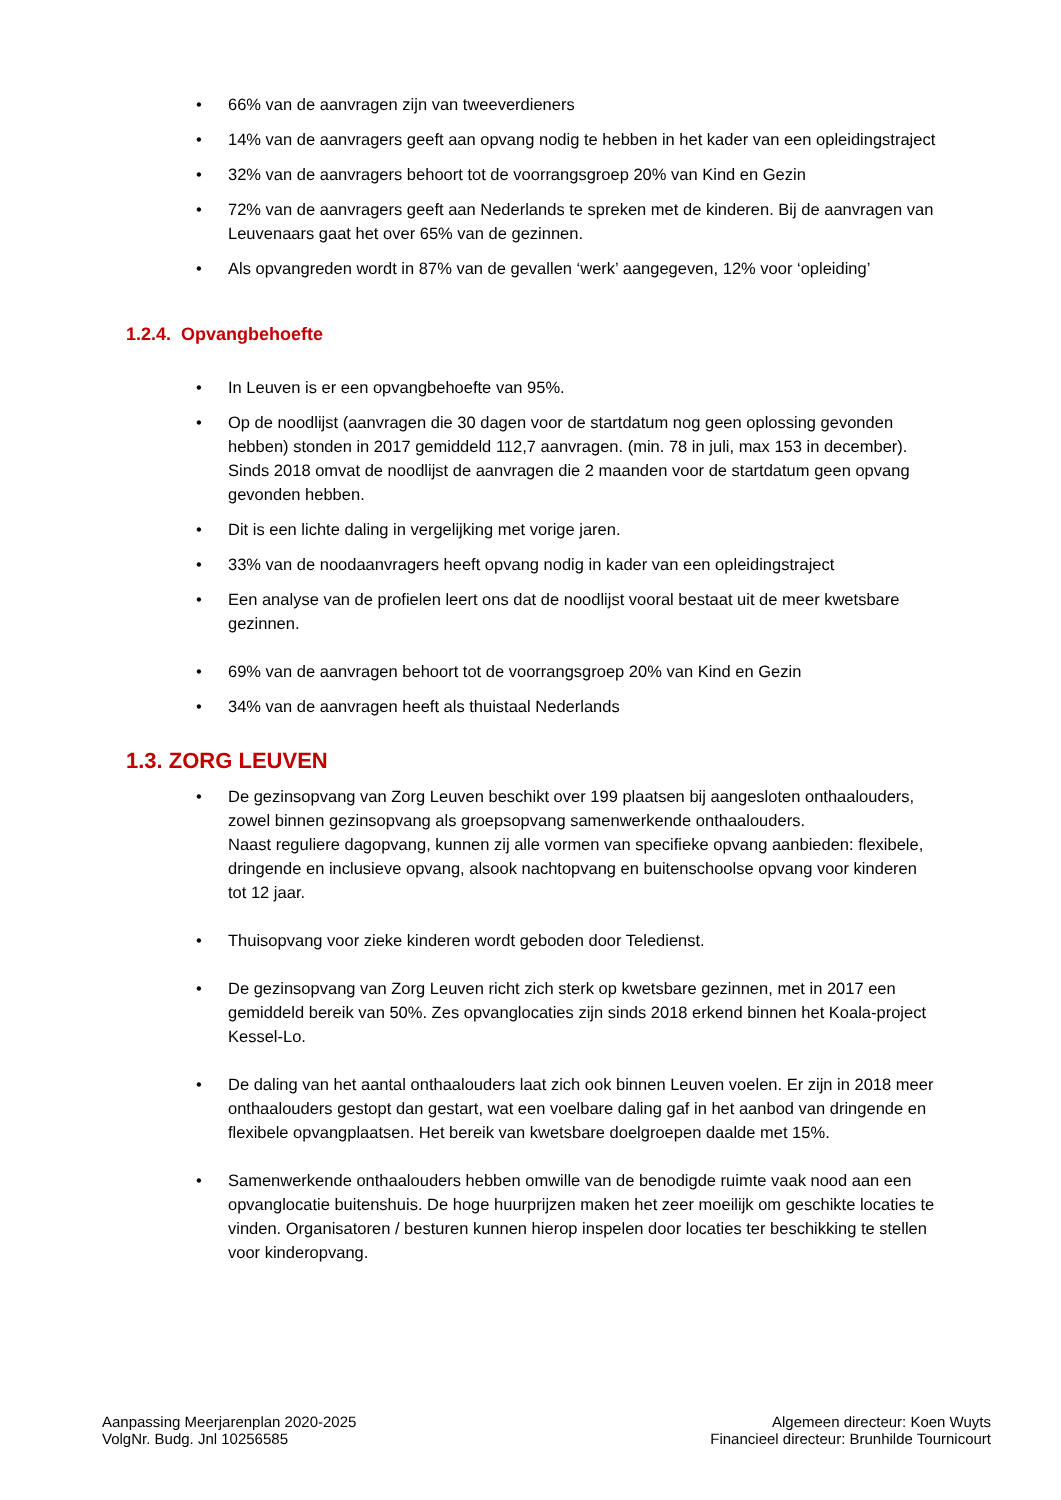• 66% van de aanvragen zijn van tweeverdieners
• 14% van de aanvragers geeft aan opvang nodig te hebben in het kader van een opleidingstraject
• 32% van de aanvragers behoort tot de voorrangsgroep 20% van Kind en Gezin
• 72% van de aanvragers geeft aan Nederlands te spreken met de kinderen. Bij de aanvragen van Leuvenaars gaat het over 65% van de gezinnen.
• Als opvangreden wordt in 87% van de gevallen ‘werk’ aangegeven, 12% voor ‘opleiding’
1.2.4. Opvangbehoefte
• In Leuven is er een opvangbehoefte van 95%.
• Op de noodlijst (aanvragen die 30 dagen voor de startdatum nog geen oplossing gevonden hebben) stonden in 2017 gemiddeld 112,7 aanvragen. (min. 78 in juli, max 153 in december). Sinds 2018 omvat de noodlijst de aanvragen die 2 maanden voor de startdatum geen opvang gevonden hebben.
• Dit is een lichte daling in vergelijking met vorige jaren.
• 33% van de noodaanvragers heeft opvang nodig in kader van een opleidingstraject
• Een analyse van de profielen leert ons dat de noodlijst vooral bestaat uit de meer kwetsbare gezinnen.
• 69% van de aanvragen behoort tot de voorrangsgroep 20% van Kind en Gezin
• 34% van de aanvragen heeft als thuistaal Nederlands
1.3. ZORG LEUVEN
• De gezinsopvang van Zorg Leuven beschikt over 199 plaatsen bij aangesloten onthaalouders, zowel binnen gezinsopvang als groepsopvang samenwerkende onthaalouders.
Naast reguliere dagopvang, kunnen zij alle vormen van specifieke opvang aanbieden: flexibele, dringende en inclusieve opvang, alsook nachtopvang en buitenschoolse opvang voor kinderen tot 12 jaar.
• Thuisopvang voor zieke kinderen wordt geboden door Teledienst.
• De gezinsopvang van Zorg Leuven richt zich sterk op kwetsbare gezinnen, met in 2017 een gemiddeld bereik van 50%. Zes opvanglocaties zijn sinds 2018 erkend binnen het Koala-project Kessel-Lo.
• De daling van het aantal onthaalouders laat zich ook binnen Leuven voelen. Er zijn in 2018 meer onthaalouders gestopt dan gestart, wat een voelbare daling gaf in het aanbod van dringende en flexibele opvangplaatsen. Het bereik van kwetsbare doelgroepen daalde met 15%.
• Samenwerkende onthaalouders hebben omwille van de benodigde ruimte vaak nood aan een opvanglocatie buitenshuis. De hoge huurprijzen maken het zeer moeilijk om geschikte locaties te vinden. Organisatoren / besturen kunnen hierop inspelen door locaties ter beschikking te stellen voor kinderopvang.
Aanpassing Meerjarenplan 2020-2025
VolgNr. Budg. Jnl 10256585
Algemeen directeur: Koen Wuyts
Financieel directeur: Brunhilde Tournicourt